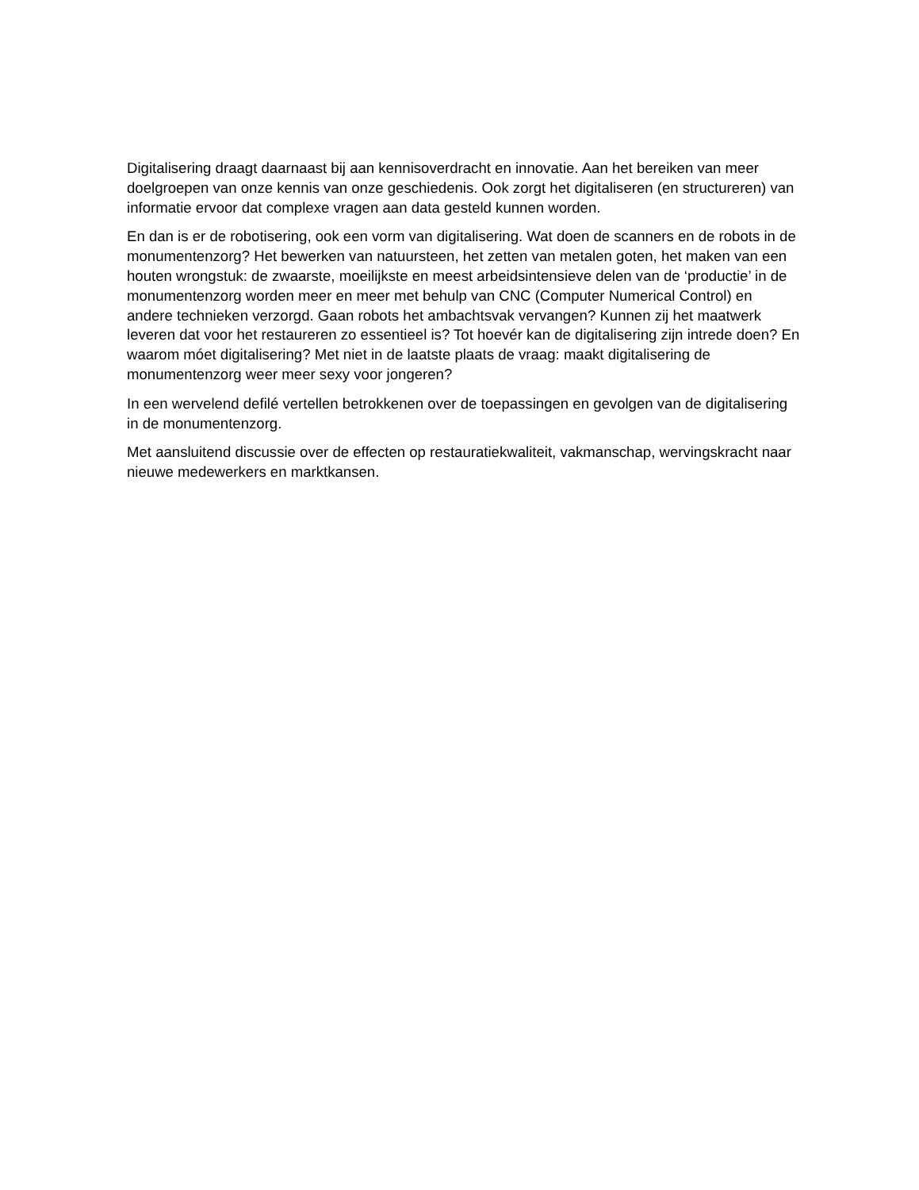Digitalisering draagt daarnaast bij aan kennisoverdracht en innovatie. Aan het bereiken van meer doelgroepen van onze kennis van onze geschiedenis. Ook zorgt het digitaliseren (en structureren) van informatie ervoor dat complexe vragen aan data gesteld kunnen worden.
En dan is er de robotisering, ook een vorm van digitalisering. Wat doen de scanners en de robots in de monumentenzorg? Het bewerken van natuursteen, het zetten van metalen goten, het maken van een houten wrongstuk: de zwaarste, moeilijkste en meest arbeidsintensieve delen van de ‘productie’ in de monumentenzorg worden meer en meer met behulp van CNC (Computer Numerical Control) en andere technieken verzorgd. Gaan robots het ambachtsvak vervangen? Kunnen zij het maatwerk leveren dat voor het restaureren zo essentieel is? Tot hoevér kan de digitalisering zijn intrede doen? En waarom móet digitalisering? Met niet in de laatste plaats de vraag: maakt digitalisering de monumentenzorg weer meer sexy voor jongeren?
In een wervelend defilé vertellen betrokkenen over de toepassingen en gevolgen van de digitalisering in de monumentenzorg.
Met aansluitend discussie over de effecten op restauratiekwaliteit, vakmanschap, wervingskracht naar nieuwe medewerkers en marktkansen.